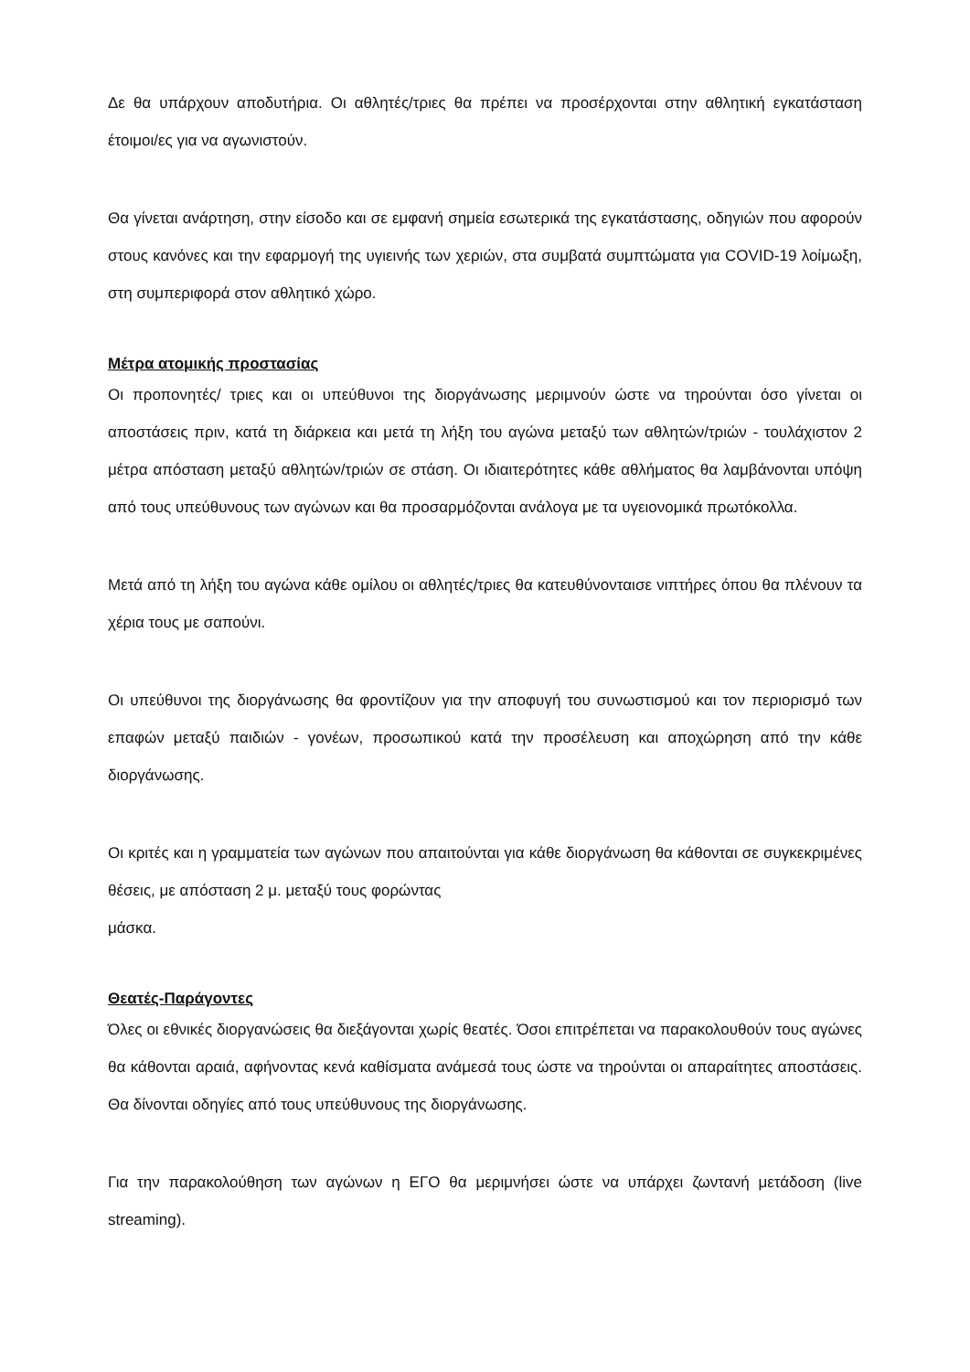Δε θα υπάρχουν αποδυτήρια. Οι αθλητές/τριες θα πρέπει να προσέρχονται στην αθλητική εγκατάσταση έτοιμοι/ες για να αγωνιστούν.
Θα γίνεται ανάρτηση, στην είσοδο και σε εμφανή σημεία εσωτερικά της εγκατάστασης, οδηγιών που αφορούν στους κανόνες και την εφαρμογή της υγιεινής των χεριών, στα συμβατά συμπτώματα για COVID-19 λοίμωξη, στη συμπεριφορά στον αθλητικό χώρο.
Μέτρα ατομικής προστασίας
Οι προπονητές/ τριες και οι υπεύθυνοι της διοργάνωσης μεριμνούν ώστε να τηρούνται όσο γίνεται οι αποστάσεις πριν, κατά τη διάρκεια και μετά τη λήξη του αγώνα μεταξύ των αθλητών/τριών - τουλάχιστον 2 μέτρα απόσταση μεταξύ αθλητών/τριών σε στάση. Οι ιδιαιτερότητες κάθε αθλήματος θα λαμβάνονται υπόψη από τους υπεύθυνους των αγώνων και θα προσαρμόζονται ανάλογα με τα υγειονομικά πρωτόκολλα.
Μετά από τη λήξη του αγώνα κάθε ομίλου οι αθλητές/τριες θα κατευθύνονταισε νιπτήρες όπου θα πλένουν τα χέρια τους με σαπούνι.
Οι υπεύθυνοι της διοργάνωσης θα φροντίζουν για την αποφυγή του συνωστισμού και τον περιορισμό των επαφών μεταξύ παιδιών - γονέων, προσωπικού κατά την προσέλευση και αποχώρηση από την κάθε διοργάνωσης.
Οι κριτές και η γραμματεία των αγώνων που απαιτούνται για κάθε διοργάνωση θα κάθονται σε συγκεκριμένες θέσεις, με απόσταση 2 μ. μεταξύ τους φορώντας
μάσκα.
Θεατές-Παράγοντες
Όλες οι εθνικές διοργανώσεις θα διεξάγονται χωρίς θεατές. Όσοι επιτρέπεται να παρακολουθούν τους αγώνες θα κάθονται αραιά, αφήνοντας κενά καθίσματα ανάμεσά τους ώστε να τηρούνται οι απαραίτητες αποστάσεις. Θα δίνονται οδηγίες από τους υπεύθυνους της διοργάνωσης.
Για την παρακολούθηση των αγώνων η ΕΓΟ θα μεριμνήσει ώστε να υπάρχει ζωντανή μετάδοση (live streaming).